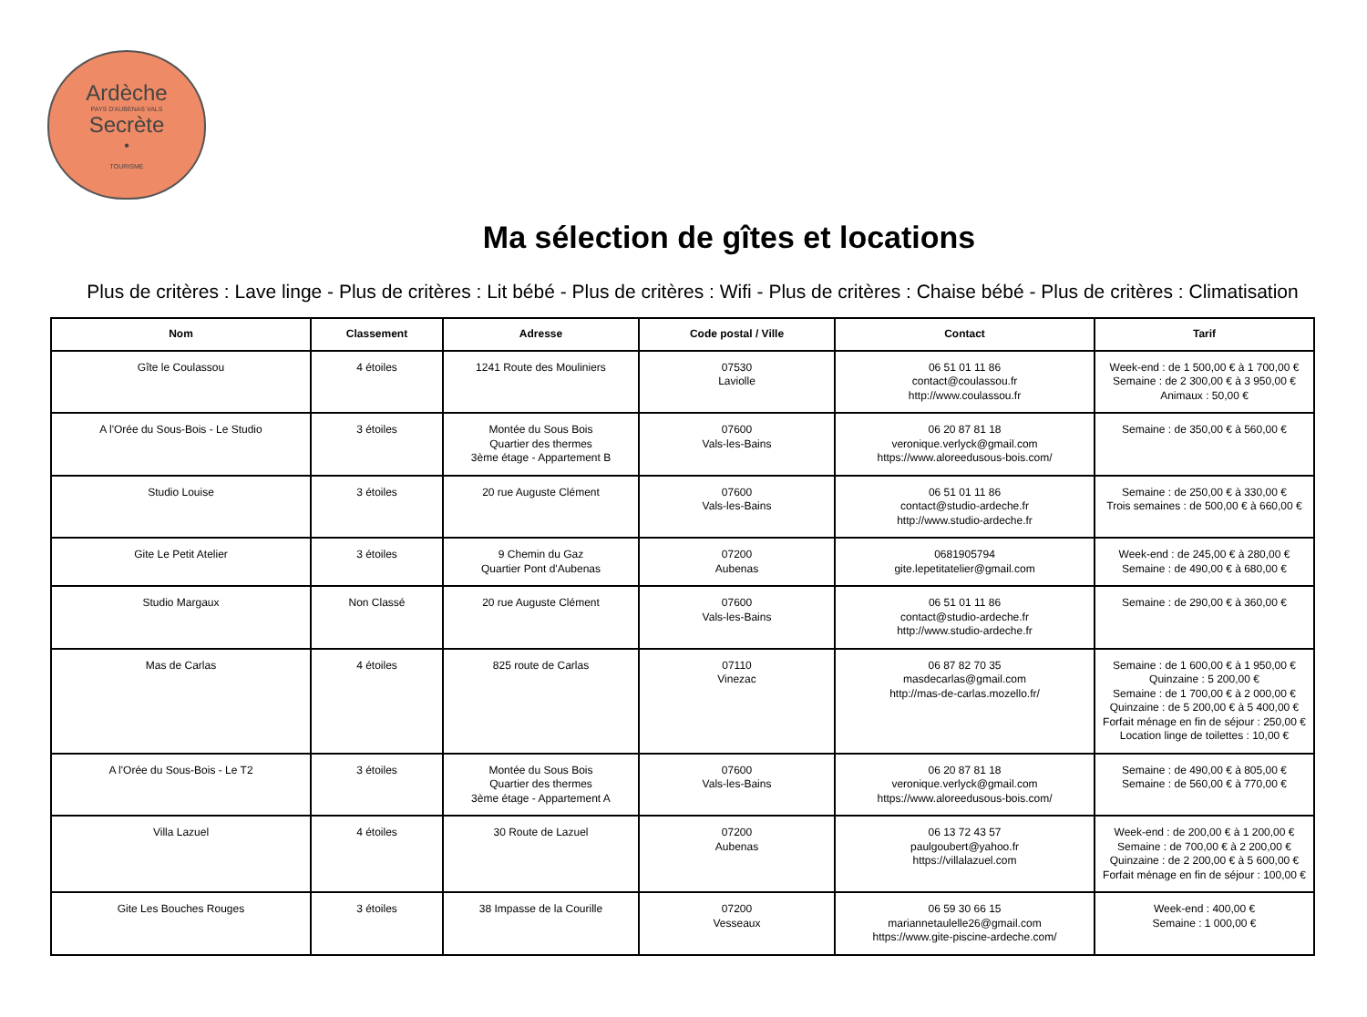Ardèche
PAYS D'AUBENAS VALS
Secrète
•
TOURISME
Ma sélection de gîtes et locations
Plus de critères : Lave linge - Plus de critères : Lit bébé - Plus de critères : Wifi - Plus de critères : Chaise bébé - Plus de critères : Climatisation
| Nom | Classement | Adresse | Code postal / Ville | Contact | Tarif |
| --- | --- | --- | --- | --- | --- |
| Gîte le Coulassou | 4 étoiles | 1241 Route des Mouliniers | 07530 Laviolle | 06 51 01 11 86 contact@coulassou.fr http://www.coulassou.fr | Week-end : de 1 500,00 € à 1 700,00 € Semaine : de 2 300,00 € à 3 950,00 € Animaux : 50,00 € |
| A l'Orée du Sous-Bois - Le Studio | 3 étoiles | Montée du Sous Bois Quartier des thermes 3ème étage - Appartement B | 07600 Vals-les-Bains | 06 20 87 81 18 veronique.verlyck@gmail.com https://www.aloreedusous-bois.com/ | Semaine : de 350,00 € à 560,00 € |
| Studio Louise | 3 étoiles | 20 rue Auguste Clément | 07600 Vals-les-Bains | 06 51 01 11 86 contact@studio-ardeche.fr http://www.studio-ardeche.fr | Semaine : de 250,00 € à 330,00 € Trois semaines : de 500,00 € à 660,00 € |
| Gite Le Petit Atelier | 3 étoiles | 9 Chemin du Gaz Quartier Pont d'Aubenas | 07200 Aubenas | 0681905794 gite.lepetitatelier@gmail.com | Week-end : de 245,00 € à 280,00 € Semaine : de 490,00 € à 680,00 € |
| Studio Margaux | Non Classé | 20 rue Auguste Clément | 07600 Vals-les-Bains | 06 51 01 11 86 contact@studio-ardeche.fr http://www.studio-ardeche.fr | Semaine : de 290,00 € à 360,00 € |
| Mas de Carlas | 4 étoiles | 825 route de Carlas | 07110 Vinezac | 06 87 82 70 35 masdecarlas@gmail.com http://mas-de-carlas.mozello.fr/ | Semaine : de 1 600,00 € à 1 950,00 € Quinzaine : 5 200,00 € Semaine : de 1 700,00 € à 2 000,00 € Quinzaine : de 5 200,00 € à 5 400,00 € Forfait ménage en fin de séjour : 250,00 € Location linge de toilettes : 10,00 € |
| A l'Orée du Sous-Bois - Le T2 | 3 étoiles | Montée du Sous Bois Quartier des thermes 3ème étage - Appartement A | 07600 Vals-les-Bains | 06 20 87 81 18 veronique.verlyck@gmail.com https://www.aloreedusous-bois.com/ | Semaine : de 490,00 € à 805,00 € Semaine : de 560,00 € à 770,00 € |
| Villa Lazuel | 4 étoiles | 30 Route de Lazuel | 07200 Aubenas | 06 13 72 43 57 paulgoubert@yahoo.fr https://villalazuel.com | Week-end : de 200,00 € à 1 200,00 € Semaine : de 700,00 € à 2 200,00 € Quinzaine : de 2 200,00 € à 5 600,00 € Forfait ménage en fin de séjour : 100,00 € |
| Gite Les Bouches Rouges | 3 étoiles | 38 Impasse de la Courille | 07200 Vesseaux | 06 59 30 66 15 mariannetaulelle26@gmail.com https://www.gite-piscine-ardeche.com/ | Week-end : 400,00 € Semaine : 1 000,00 € |